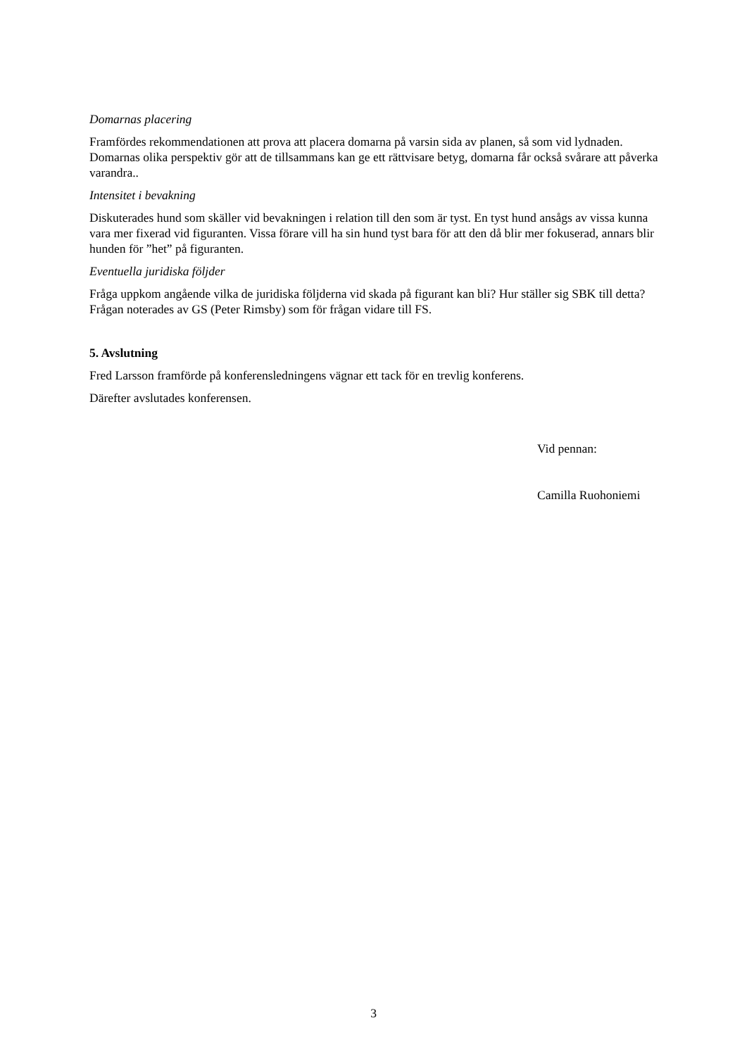Domarnas placering
Framfördes rekommendationen att prova att placera domarna på varsin sida av planen, så som vid lydnaden. Domarnas olika perspektiv gör att de tillsammans kan ge ett rättvisare betyg, domarna får också svårare att påverka varandra..
Intensitet i bevakning
Diskuterades hund som skäller vid bevakningen i relation till den som är tyst. En tyst hund ansågs av vissa kunna vara mer fixerad vid figuranten. Vissa förare vill ha sin hund tyst bara för att den då blir mer fokuserad, annars blir hunden för ”het” på figuranten.
Eventuella juridiska följder
Fråga uppkom angående vilka de juridiska följderna vid skada på figurant kan bli? Hur ställer sig SBK till detta? Frågan noterades av GS (Peter Rimsby) som för frågan vidare till FS.
5. Avslutning
Fred Larsson framförde på konferensledningens vägnar ett tack för en trevlig konferens.
Därefter avslutades konferensen.
Vid pennan:
Camilla Ruohoniemi
3